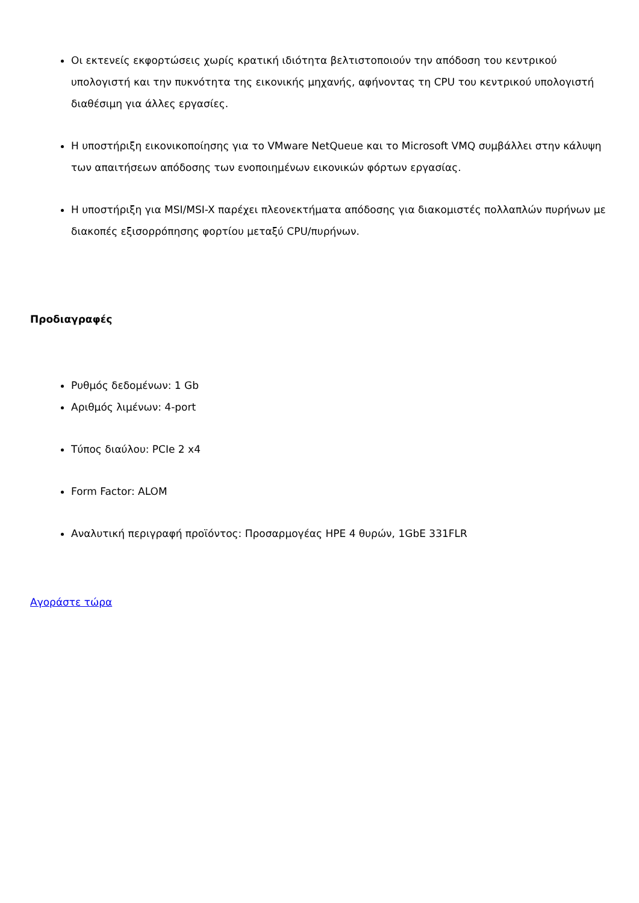Οι εκτενείς εκφορτώσεις χωρίς κρατική ιδιότητα βελτιστοποιούν την απόδοση του κεντρικού υπολογιστή και την πυκνότητα της εικονικής μηχανής, αφήνοντας τη CPU του κεντρικού υπολογιστή διαθέσιμη για άλλες εργασίες.
Η υποστήριξη εικονικοποίησης για το VMware NetQueue και το Microsoft VMQ συμβάλλει στην κάλυψη των απαιτήσεων απόδοσης των ενοποιημένων εικονικών φόρτων εργασίας.
Η υποστήριξη για MSI/MSI-X παρέχει πλεονεκτήματα απόδοσης για διακομιστές πολλαπλών πυρήνων με διακοπές εξισορρόπησης φορτίου μεταξύ CPU/πυρήνων.
Προδιαγραφές
Ρυθμός δεδομένων: 1 Gb
Αριθμός λιμένων: 4-port
Τύπος διαύλου: PCIe 2 x4
Form Factor: ALOM
Αναλυτική περιγραφή προϊόντος: Προσαρμογέας HPE 4 θυρών, 1GbE 331FLR
Αγοράστε τώρα